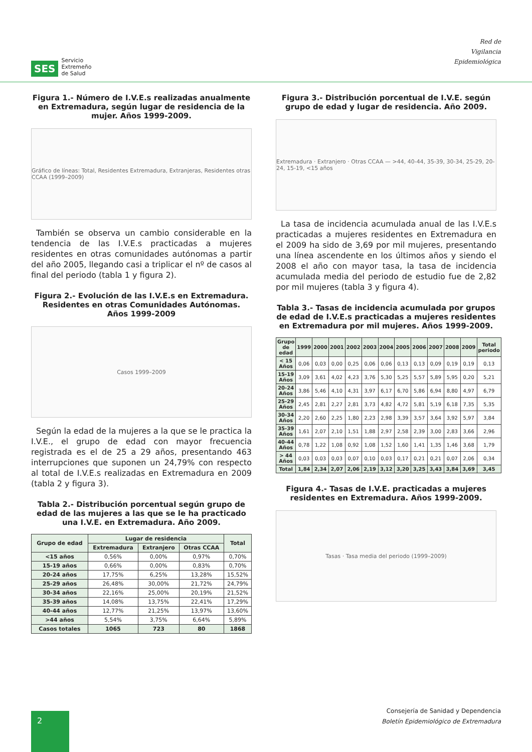SES Servicio
Extremeño
de Salud
Red de
Vigilancia
Epidemiológica
Figura 1.- Número de I.V.E.s realizadas anualmente en Extremadura, según lugar de residencia de la mujer. Años 1999-2009.
Gráfico de líneas: Total, Residentes Extremadura, Extranjeras, Residentes otras CCAA (1999–2009)
También se observa un cambio considerable en la tendencia de las I.V.E.s practicadas a mujeres residentes en otras comunidades autónomas a partir del año 2005, llegando casi a triplicar el nº de casos al final del periodo (tabla 1 y figura 2).
Figura 2.- Evolución de las I.V.E.s en Extremadura. Residentes en otras Comunidades Autónomas. Años 1999-2009
Casos 1999–2009
Según la edad de la mujeres a la que se le practica la I.V.E., el grupo de edad con mayor frecuencia registrada es el de 25 a 29 años, presentando 463 interrupciones que suponen un 24,79% con respecto al total de I.V.E.s realizadas en Extremadura en 2009 (tabla 2 y figura 3).
Tabla 2.- Distribución porcentual según grupo de edad de las mujeres a las que se le ha practicado una I.V.E. en Extremadura. Año 2009.
| Grupo de edad | Lugar de residencia | | | Total |
| --- | --- | --- | --- | --- |
| | Extremadura | Extranjero | Otras CCAA | |
| <15 años | 0,56% | 0,00% | 0,97% | 0,70% |
| 15-19 años | 0,66% | 0,00% | 0,83% | 0,70% |
| 20-24 años | 17,75% | 6,25% | 13,28% | 15,52% |
| 25-29 años | 26,48% | 30,00% | 21,72% | 24,79% |
| 30-34 años | 22,16% | 25,00% | 20,19% | 21,52% |
| 35-39 años | 14,08% | 13,75% | 22,41% | 17,29% |
| 40-44 años | 12,77% | 21,25% | 13,97% | 13,60% |
| >44 años | 5,54% | 3,75% | 6,64% | 5,89% |
| Casos totales | 1065 | 723 | 80 | 1868 |
Figura 3.- Distribución porcentual de I.V.E. según grupo de edad y lugar de residencia. Año 2009.
Extremadura · Extranjero · Otras CCAA — >44, 40-44, 35-39, 30-34, 25-29, 20-24, 15-19, <15 años
La tasa de incidencia acumulada anual de las I.V.E.s practicadas a mujeres residentes en Extremadura en el 2009 ha sido de 3,69 por mil mujeres, presentando una línea ascendente en los últimos años y siendo el 2008 el año con mayor tasa, la tasa de incidencia acumulada media del periodo de estudio fue de 2,82 por mil mujeres (tabla 3 y figura 4).
Tabla 3.- Tasas de incidencia acumulada por grupos de edad de I.V.E.s practicadas a mujeres residentes en Extremadura por mil mujeres. Años 1999-2009.
| Grupo de edad | 1999 | 2000 | 2001 | 2002 | 2003 | 2004 | 2005 | 2006 | 2007 | 2008 | 2009 | Total periodo |
| --- | --- | --- | --- | --- | --- | --- | --- | --- | --- | --- | --- | --- |
| < 15 Años | 0,06 | 0,03 | 0,00 | 0,25 | 0,06 | 0,06 | 0,13 | 0,13 | 0,09 | 0,19 | 0,19 | 0,13 |
| 15-19 Años | 3,09 | 3,61 | 4,02 | 4,23 | 3,76 | 5,30 | 5,25 | 5,57 | 5,89 | 5,95 | 0,20 | 5,21 |
| 20-24 Años | 3,86 | 5,46 | 4,10 | 4,31 | 3,97 | 6,17 | 6,70 | 5,86 | 6,94 | 8,80 | 4,97 | 6,79 |
| 25-29 Años | 2,45 | 2,81 | 2,27 | 2,81 | 3,73 | 4,82 | 4,72 | 5,81 | 5,19 | 6,18 | 7,35 | 5,35 |
| 30-34 Años | 2,20 | 2,60 | 2,25 | 1,80 | 2,23 | 2,98 | 3,39 | 3,57 | 3,64 | 3,92 | 5,97 | 3,84 |
| 35-39 Años | 1,61 | 2,07 | 2,10 | 1,51 | 1,88 | 2,97 | 2,58 | 2,39 | 3,00 | 2,83 | 3,66 | 2,96 |
| 40-44 Años | 0,78 | 1,22 | 1,08 | 0,92 | 1,08 | 1,52 | 1,60 | 1,41 | 1,35 | 1,46 | 3,68 | 1,79 |
| > 44 Años | 0,03 | 0,03 | 0,03 | 0,07 | 0,10 | 0,03 | 0,17 | 0,21 | 0,21 | 0,07 | 2,06 | 0,34 |
| Total | 1,84 | 2,34 | 2,07 | 2,06 | 2,19 | 3,12 | 3,20 | 3,25 | 3,43 | 3,84 | 3,69 | 3,45 |
Figura 4.- Tasas de I.V.E. practicadas a mujeres residentes en Extremadura. Años 1999-2009.
Tasas · Tasa media del periodo (1999–2009)
2
Consejería de Sanidad y Dependencia
Boletín Epidemiológico de Extremadura